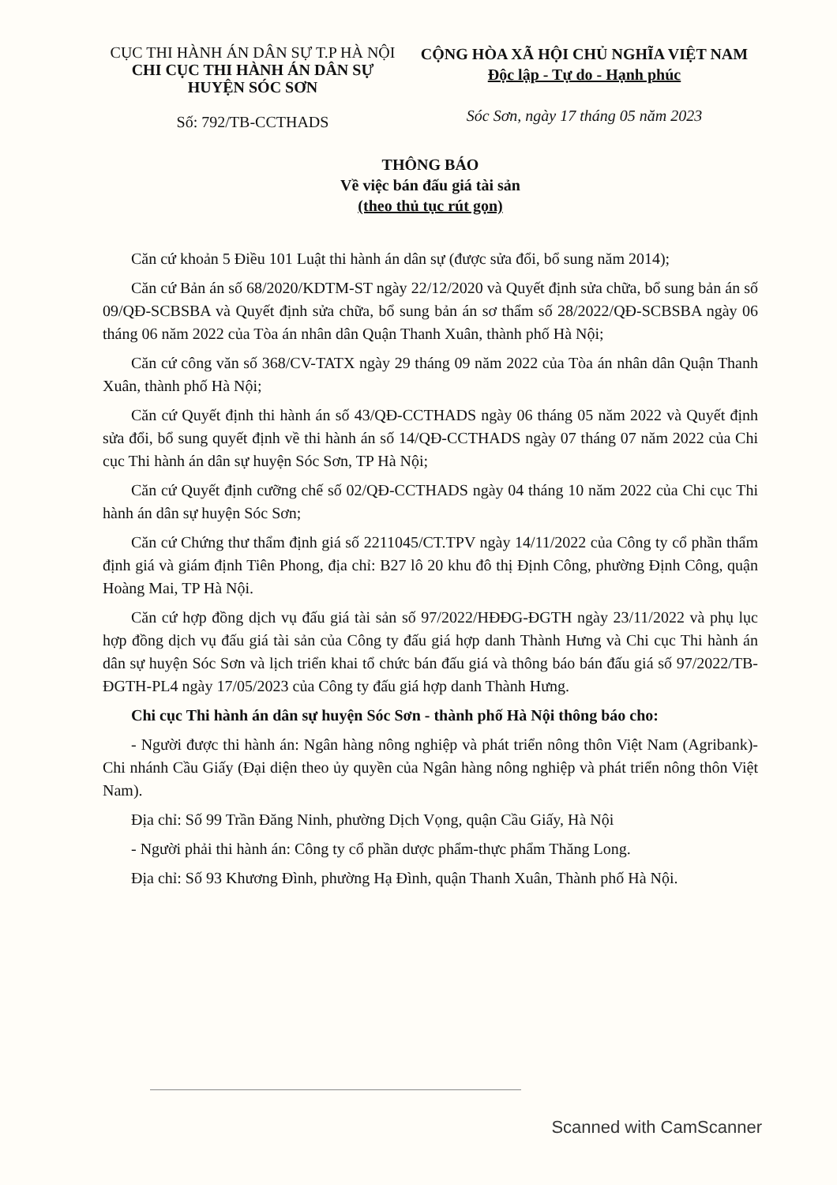CỤC THI HÀNH ÁN DÂN SỰ T.P HÀ NỘI
CHI CỤC THI HÀNH ÁN DÂN SỰ
HUYỆN SÓC SƠN
Số: 792/TB-CCTHADS
CỘNG HÒA XÃ HỘI CHỦ NGHĨA VIỆT NAM
Độc lập - Tự do - Hạnh phúc
Sóc Sơn, ngày 17 tháng 05 năm 2023
THÔNG BÁO
Về việc bán đấu giá tài sản
(theo thủ tục rút gọn)
Căn cứ khoản 5 Điều 101 Luật thi hành án dân sự (được sửa đổi, bổ sung năm 2014);
Căn cứ Bản án số 68/2020/KDTM-ST ngày 22/12/2020 và Quyết định sửa chữa, bổ sung bản án số 09/QĐ-SCBSBA và Quyết định sửa chữa, bổ sung bản án sơ thẩm số 28/2022/QĐ-SCBSBA ngày 06 tháng 06 năm 2022 của Tòa án nhân dân Quận Thanh Xuân, thành phố Hà Nội;
Căn cứ công văn số 368/CV-TATX ngày 29 tháng 09 năm 2022 của Tòa án nhân dân Quận Thanh Xuân, thành phố Hà Nội;
Căn cứ Quyết định thi hành án số 43/QĐ-CCTHADS ngày 06 tháng 05 năm 2022 và Quyết định sửa đổi, bổ sung quyết định về thi hành án số 14/QĐ-CCTHADS ngày 07 tháng 07 năm 2022 của Chi cục Thi hành án dân sự huyện Sóc Sơn, TP Hà Nội;
Căn cứ Quyết định cưỡng chế số 02/QĐ-CCTHADS ngày 04 tháng 10 năm 2022 của Chi cục Thi hành án dân sự huyện Sóc Sơn;
Căn cứ Chứng thư thẩm định giá số 2211045/CT.TPV ngày 14/11/2022 của Công ty cổ phần thẩm định giá và giám định Tiên Phong, địa chỉ: B27 lô 20 khu đô thị Định Công, phường Định Công, quận Hoàng Mai, TP Hà Nội.
Căn cứ hợp đồng dịch vụ đấu giá tài sản số 97/2022/HĐĐG-ĐGTH ngày 23/11/2022 và phụ lục hợp đồng dịch vụ đấu giá tài sản của Công ty đấu giá hợp danh Thành Hưng và Chi cục Thi hành án dân sự huyện Sóc Sơn và lịch triển khai tổ chức bán đấu giá và thông báo bán đấu giá số 97/2022/TB-ĐGTH-PL4 ngày 17/05/2023 của Công ty đấu giá hợp danh Thành Hưng.
Chi cục Thi hành án dân sự huyện Sóc Sơn - thành phố Hà Nội thông báo cho:
- Người được thi hành án: Ngân hàng nông nghiệp và phát triển nông thôn Việt Nam (Agribank)-Chi nhánh Cầu Giấy (Đại diện theo ủy quyền của Ngân hàng nông nghiệp và phát triển nông thôn Việt Nam).
Địa chỉ: Số 99 Trần Đăng Ninh, phường Dịch Vọng, quận Cầu Giấy, Hà Nội
- Người phải thi hành án: Công ty cổ phần dược phẩm-thực phẩm Thăng Long.
Địa chỉ: Số 93 Khương Đình, phường Hạ Đình, quận Thanh Xuân, Thành phố Hà Nội.
Scanned with CamScanner